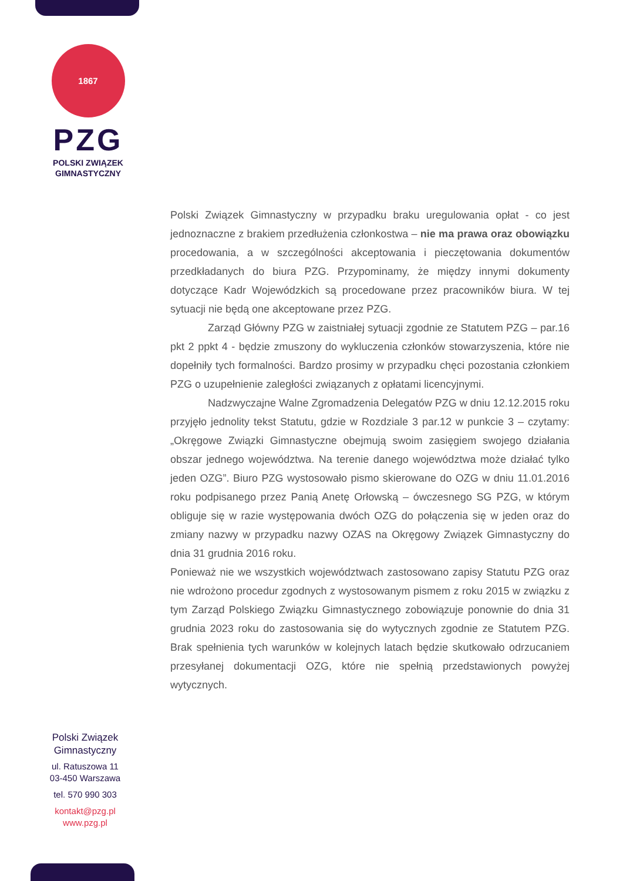1867
PZG
POLSKI ZWIĄZEK
GIMNASTYCZNY
Polski Związek Gimnastyczny w przypadku braku uregulowania opłat - co jest jednoznaczne z brakiem przedłużenia członkostwa – nie ma prawa oraz obowiązku procedowania, a w szczególności akceptowania i pieczętowania dokumentów przedkładanych do biura PZG. Przypominamy, że między innymi dokumenty dotyczące Kadr Wojewódzkich są procedowane przez pracowników biura. W tej sytuacji nie będą one akceptowane przez PZG.
Zarząd Główny PZG w zaistniałej sytuacji zgodnie ze Statutem PZG – par.16 pkt 2 ppkt 4 - będzie zmuszony do wykluczenia członków stowarzyszenia, które nie dopełniły tych formalności. Bardzo prosimy w przypadku chęci pozostania członkiem PZG o uzupełnienie zaległości związanych z opłatami licencyjnymi.
Nadzwyczajne Walne Zgromadzenia Delegatów PZG w dniu 12.12.2015 roku przyjęło jednolity tekst Statutu, gdzie w Rozdziale 3 par.12 w punkcie 3 – czytamy: „Okręgowe Związki Gimnastyczne obejmują swoim zasięgiem swojego działania obszar jednego województwa. Na terenie danego województwa może działać tylko jeden OZG”. Biuro PZG wystosowało pismo skierowane do OZG w dniu 11.01.2016 roku podpisanego przez Panią Anetę Orłowską – ówczesnego SG PZG, w którym obliguje się w razie występowania dwóch OZG do połączenia się w jeden oraz do zmiany nazwy w przypadku nazwy OZAS na Okręgowy Związek Gimnastyczny do dnia 31 grudnia 2016 roku.
Ponieważ nie we wszystkich województwach zastosowano zapisy Statutu PZG oraz nie wdrożono procedur zgodnych z wystosowanym pismem z roku 2015 w związku z tym Zarząd Polskiego Związku Gimnastycznego zobowiązuje ponownie do dnia 31 grudnia 2023 roku do zastosowania się do wytycznych zgodnie ze Statutem PZG. Brak spełnienia tych warunków w kolejnych latach będzie skutkowało odrzucaniem przesyłanej dokumentacji OZG, które nie spełnią przedstawionych powyżej wytycznych.
Polski Związek Gimnastyczny
ul. Ratuszowa 11
03-450 Warszawa
tel. 570 990 303
kontakt@pzg.pl
www.pzg.pl